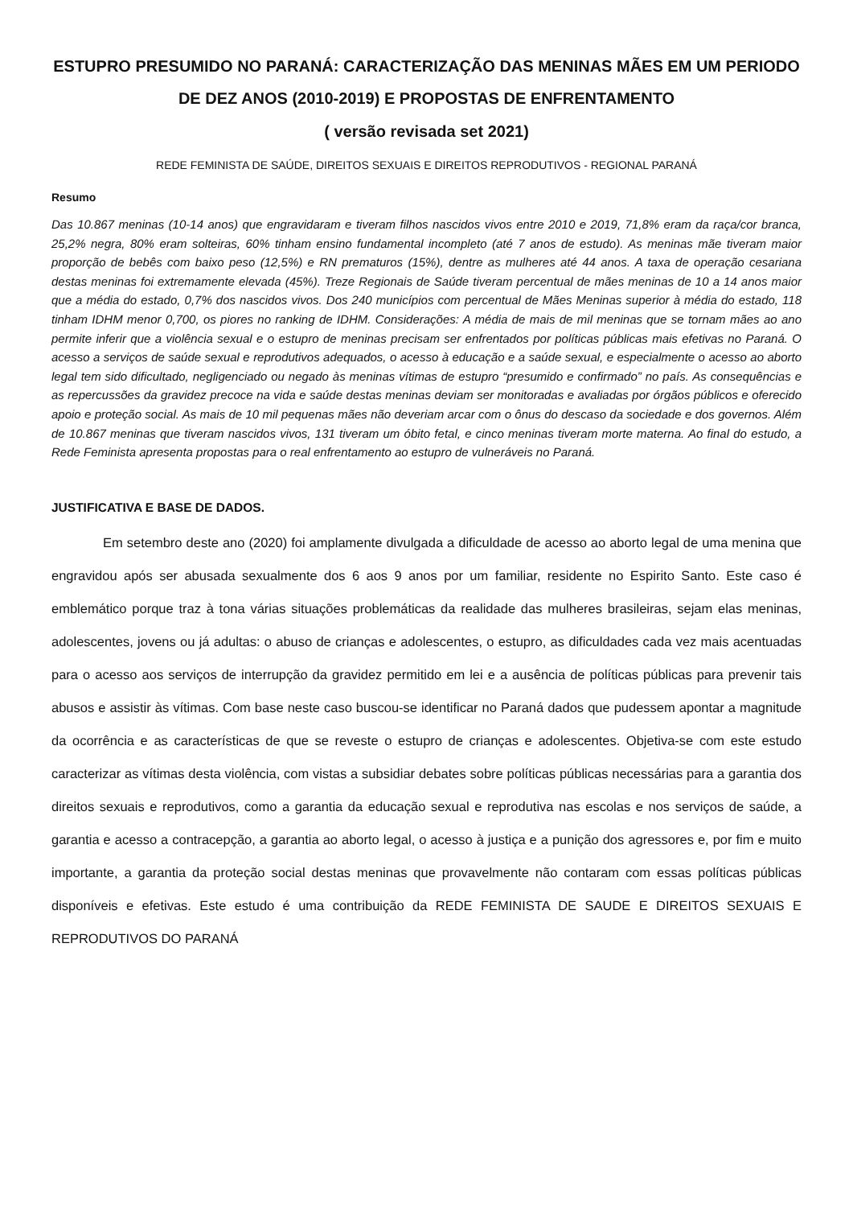ESTUPRO PRESUMIDO NO PARANÁ: CARACTERIZAÇÃO DAS MENINAS MÃES EM UM PERIODO DE DEZ ANOS (2010-2019) E PROPOSTAS DE ENFRENTAMENTO
( versão revisada set 2021)
REDE FEMINISTA DE SAÚDE, DIREITOS SEXUAIS E DIREITOS REPRODUTIVOS - REGIONAL PARANÁ
Resumo
Das 10.867 meninas (10-14 anos) que engravidaram e tiveram filhos nascidos vivos entre 2010 e 2019, 71,8% eram da raça/cor branca, 25,2% negra, 80% eram solteiras, 60% tinham ensino fundamental incompleto (até 7 anos de estudo). As meninas mãe tiveram maior proporção de bebês com baixo peso (12,5%) e RN prematuros (15%), dentre as mulheres até 44 anos. A taxa de operação cesariana destas meninas foi extremamente elevada (45%). Treze Regionais de Saúde tiveram percentual de mães meninas de 10 a 14 anos maior que a média do estado, 0,7% dos nascidos vivos. Dos 240 municípios com percentual de Mães Meninas superior à média do estado, 118 tinham IDHM menor 0,700, os piores no ranking de IDHM. Considerações: A média de mais de mil meninas que se tornam mães ao ano permite inferir que a violência sexual e o estupro de meninas precisam ser enfrentados por políticas públicas mais efetivas no Paraná. O acesso a serviços de saúde sexual e reprodutivos adequados, o acesso à educação e a saúde sexual, e especialmente o acesso ao aborto legal tem sido dificultado, negligenciado ou negado às meninas vítimas de estupro “presumido e confirmado” no país. As consequências e as repercussões da gravidez precoce na vida e saúde destas meninas deviam ser monitoradas e avaliadas por órgãos públicos e oferecido apoio e proteção social. As mais de 10 mil pequenas mães não deveriam arcar com o ônus do descaso da sociedade e dos governos. Além de 10.867 meninas que tiveram nascidos vivos, 131 tiveram um óbito fetal, e cinco meninas tiveram morte materna. Ao final do estudo, a Rede Feminista apresenta propostas para o real enfrentamento ao estupro de vulneráveis no Paraná.
JUSTIFICATIVA E BASE DE DADOS.
Em setembro deste ano (2020) foi amplamente divulgada a dificuldade de acesso ao aborto legal de uma menina que engravidou após ser abusada sexualmente dos 6 aos 9 anos por um familiar, residente no Espirito Santo. Este caso é emblemático porque traz à tona várias situações problemáticas da realidade das mulheres brasileiras, sejam elas meninas, adolescentes, jovens ou já adultas: o abuso de crianças e adolescentes, o estupro, as dificuldades cada vez mais acentuadas para o acesso aos serviços de interrupção da gravidez permitido em lei e a ausência de políticas públicas para prevenir tais abusos e assistir às vítimas. Com base neste caso buscou-se identificar no Paraná dados que pudessem apontar a magnitude da ocorrência e as características de que se reveste o estupro de crianças e adolescentes. Objetiva-se com este estudo caracterizar as vítimas desta violência, com vistas a subsidiar debates sobre políticas públicas necessárias para a garantia dos direitos sexuais e reprodutivos, como a garantia da educação sexual e reprodutiva nas escolas e nos serviços de saúde, a garantia e acesso a contracepção, a garantia ao aborto legal, o acesso à justiça e a punição dos agressores e, por fim e muito importante, a garantia da proteção social destas meninas que provavelmente não contaram com essas políticas públicas disponíveis e efetivas. Este estudo é uma contribuição da REDE FEMINISTA DE SAUDE E DIREITOS SEXUAIS E REPRODUTIVOS DO PARANÁ